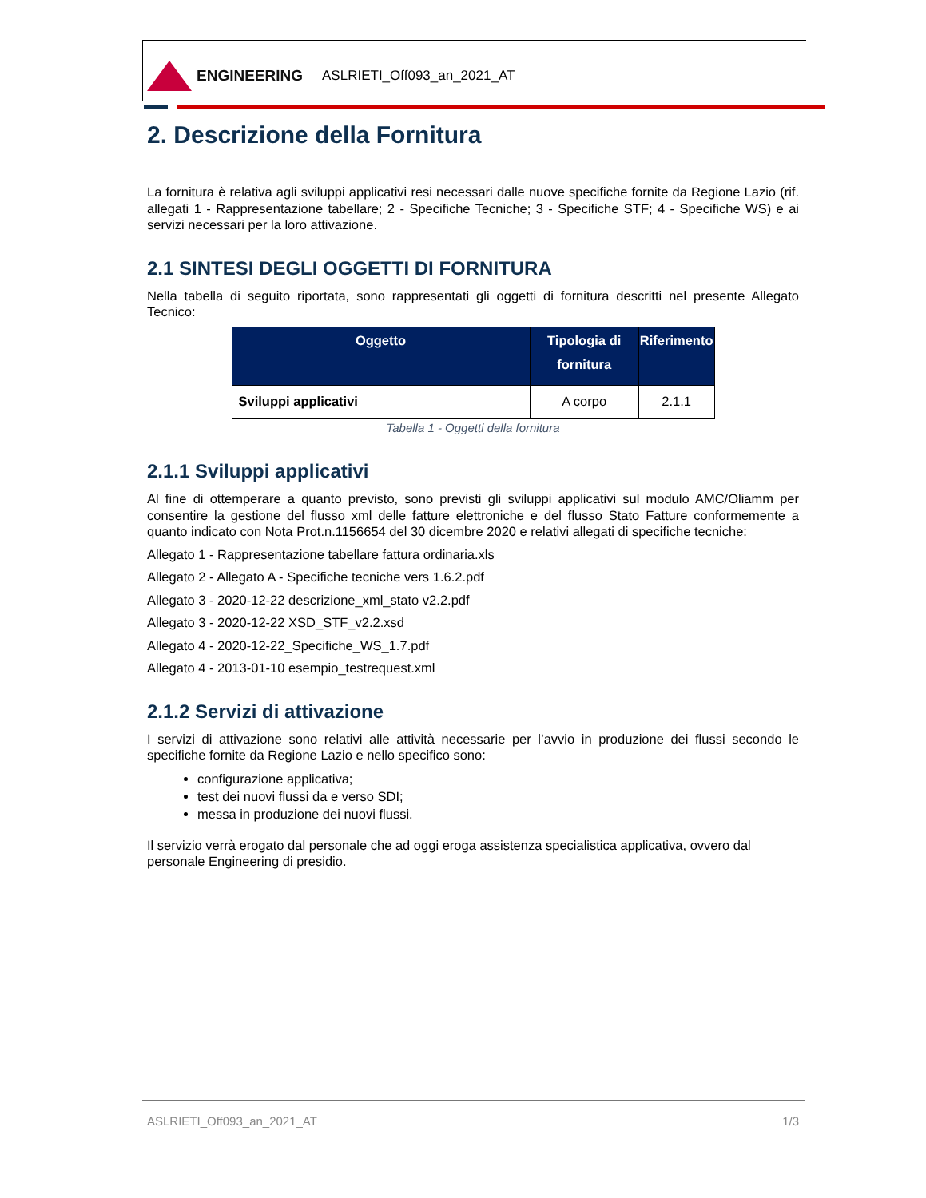ENGINEERING ASLRIETI_Off093_an_2021_AT
2. Descrizione della Fornitura
La fornitura è relativa agli sviluppi applicativi resi necessari dalle nuove specifiche fornite da Regione Lazio (rif. allegati 1 - Rappresentazione tabellare; 2 - Specifiche Tecniche; 3 - Specifiche STF; 4 - Specifiche WS) e ai servizi necessari per la loro attivazione.
2.1 SINTESI DEGLI OGGETTI DI FORNITURA
Nella tabella di seguito riportata, sono rappresentati gli oggetti di fornitura descritti nel presente Allegato Tecnico:
| Oggetto | Tipologia di fornitura | Riferimento |
| --- | --- | --- |
| Sviluppi applicativi | A corpo | 2.1.1 |
Tabella 1 - Oggetti della fornitura
2.1.1 Sviluppi applicativi
Al fine di ottemperare a quanto previsto, sono previsti gli sviluppi applicativi sul modulo AMC/Oliamm per consentire la gestione del flusso xml delle fatture elettroniche e del flusso Stato Fatture conformemente a quanto indicato con Nota Prot.n.1156654 del 30 dicembre 2020 e relativi allegati di specifiche tecniche:
Allegato 1 - Rappresentazione tabellare fattura ordinaria.xls
Allegato 2 - Allegato A - Specifiche tecniche vers 1.6.2.pdf
Allegato 3 - 2020-12-22 descrizione_xml_stato v2.2.pdf
Allegato 3 - 2020-12-22 XSD_STF_v2.2.xsd
Allegato 4 - 2020-12-22_Specifiche_WS_1.7.pdf
Allegato 4 - 2013-01-10 esempio_testrequest.xml
2.1.2 Servizi di attivazione
I servizi di attivazione sono relativi alle attività necessarie per l’avvio in produzione dei flussi secondo le specifiche fornite da Regione Lazio e nello specifico sono:
configurazione applicativa;
test dei nuovi flussi da e verso SDI;
messa in produzione dei nuovi flussi.
Il servizio verrà erogato dal personale che ad oggi eroga assistenza specialistica applicativa, ovvero dal personale Engineering di presidio.
ASLRIETI_Off093_an_2021_AT 1/3